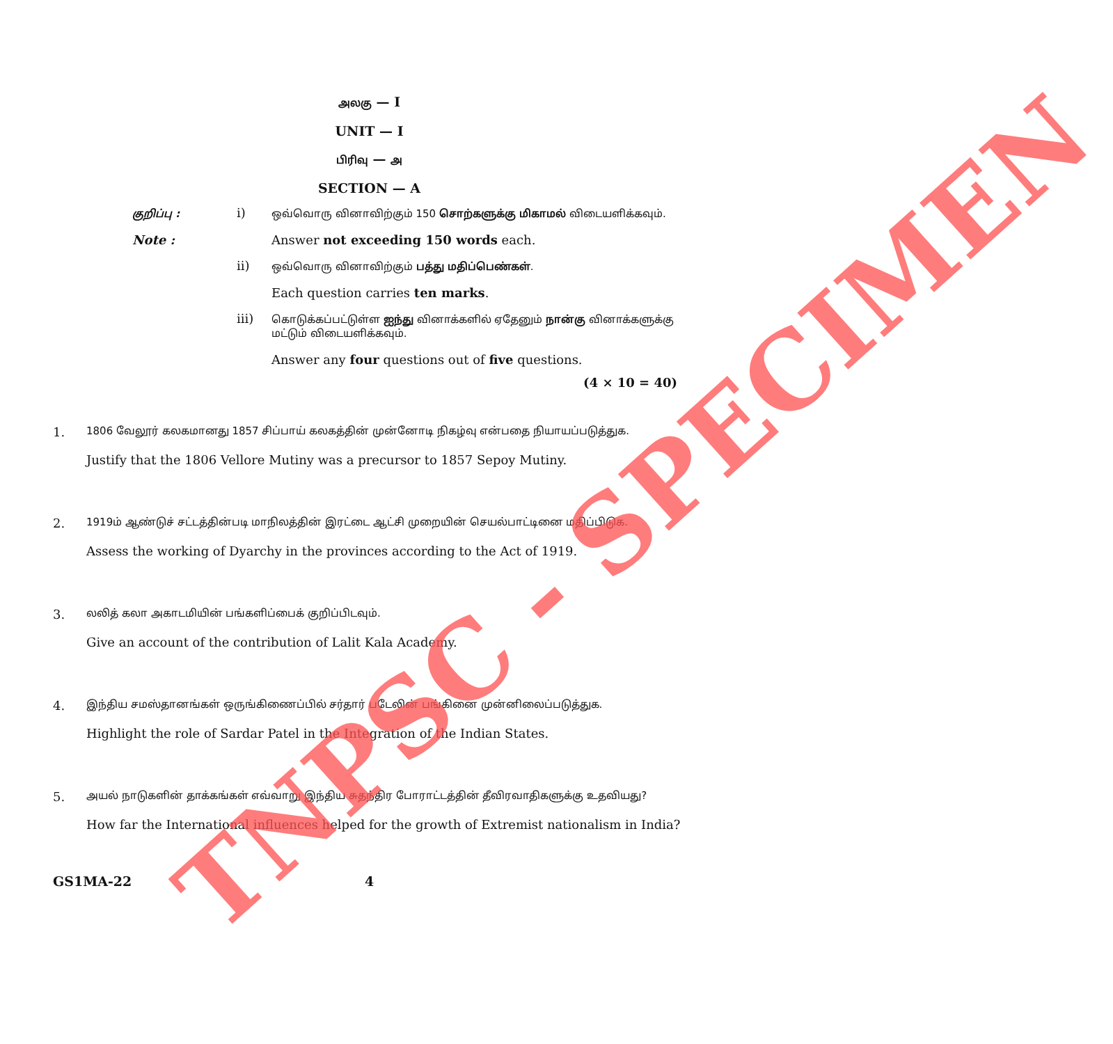அலகு — I
UNIT — I
பிரிவு — அ
SECTION — A
குறிப்பு :
i)
ஒவ்வொரு வினாவிற்கும் 150 சொற்களுக்கு மிகாமல் விடையளிக்கவும்.
Note : Answer not exceeding 150 words each.
ii)
ஒவ்வொரு வினாவிற்கும் பத்து மதிப்பெண்கள்.
Each question carries ten marks.
iii)
கொடுக்கப்பட்டுள்ள ஐந்து வினாக்களில் ஏதேனும் நான்கு வினாக்களுக்கு மட்டும் விடையளிக்கவும்.
Answer any four questions out of five questions.
(4 × 10 = 40)
1.
1806 வேலூர் கலகமானது 1857 சிப்பாய் கலகத்தின் முன்னோடி நிகழ்வு என்பதை நியாயப்படுத்துக.
Justify that the 1806 Vellore Mutiny was a precursor to 1857 Sepoy Mutiny.
2.
1919ம் ஆண்டுச் சட்டத்தின்படி மாநிலத்தின் இரட்டை ஆட்சி முறையின் செயல்பாட்டினை மதிப்பிடுக.
Assess the working of Dyarchy in the provinces according to the Act of 1919.
3.
லலித் கலா அகாடமியின் பங்களிப்பைக் குறிப்பிடவும்.
Give an account of the contribution of Lalit Kala Academy.
4.
இந்திய சமஸ்தானங்கள் ஒருங்கிணைப்பில் சர்தார் படேலின் பங்கினை முன்னிலைப்படுத்துக.
Highlight the role of Sardar Patel in the Integration of the Indian States.
5.
அயல் நாடுகளின் தாக்கங்கள் எவ்வாறு இந்திய சுதந்திர போராட்டத்தின் தீவிரவாதிகளுக்கு உதவியது?
How far the International influences helped for the growth of Extremist nationalism in India?
GS1MA-22 4
TNPSC - SPECIMEN